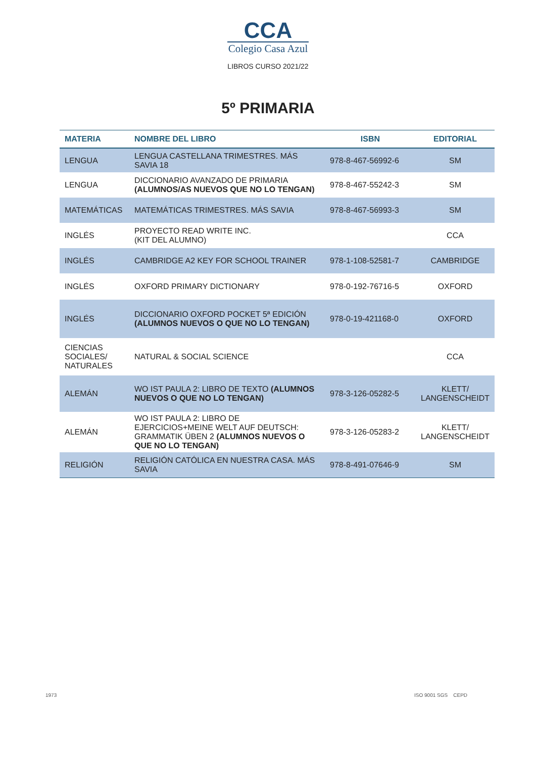CCA
Colegio Casa Azul
LIBROS CURSO 2021/22
5º PRIMARIA
| MATERIA | NOMBRE DEL LIBRO | ISBN | EDITORIAL |
| --- | --- | --- | --- |
| LENGUA | LENGUA CASTELLANA TRIMESTRES. MÁS SAVIA 18 | 978-8-467-56992-6 | SM |
| LENGUA | DICCIONARIO AVANZADO DE PRIMARIA (ALUMNOS/AS NUEVOS QUE NO LO TENGAN) | 978-8-467-55242-3 | SM |
| MATEMÁTICAS | MATEMÁTICAS TRIMESTRES. MÁS SAVIA | 978-8-467-56993-3 | SM |
| INGLÉS | PROYECTO READ WRITE INC. (KIT DEL ALUMNO) | | CCA |
| INGLÉS | CAMBRIDGE A2 KEY FOR SCHOOL TRAINER | 978-1-108-52581-7 | CAMBRIDGE |
| INGLÉS | OXFORD PRIMARY DICTIONARY | 978-0-192-76716-5 | OXFORD |
| INGLÉS | DICCIONARIO OXFORD POCKET 5ª EDICIÓN (ALUMNOS NUEVOS O QUE NO LO TENGAN) | 978-0-19-421168-0 | OXFORD |
| CIENCIAS SOCIALES/ NATURALES | NATURAL & SOCIAL SCIENCE | | CCA |
| ALEMÁN | WO IST PAULA 2: LIBRO DE TEXTO (ALUMNOS NUEVOS O QUE NO LO TENGAN) | 978-3-126-05282-5 | KLETT/ LANGENSCHEIDT |
| ALEMÁN | WO IST PAULA 2: LIBRO DE EJERCICIOS+MEINE WELT AUF DEUTSCH: GRAMMATIK ÜBEN 2 (ALUMNOS NUEVOS O QUE NO LO TENGAN) | 978-3-126-05283-2 | KLETT/ LANGENSCHEIDT |
| RELIGIÓN | RELIGIÓN CATÓLICA EN NUESTRA CASA. MÁS SAVIA | 978-8-491-07646-9 | SM |
1973 ISO 9001 SGS CEPD